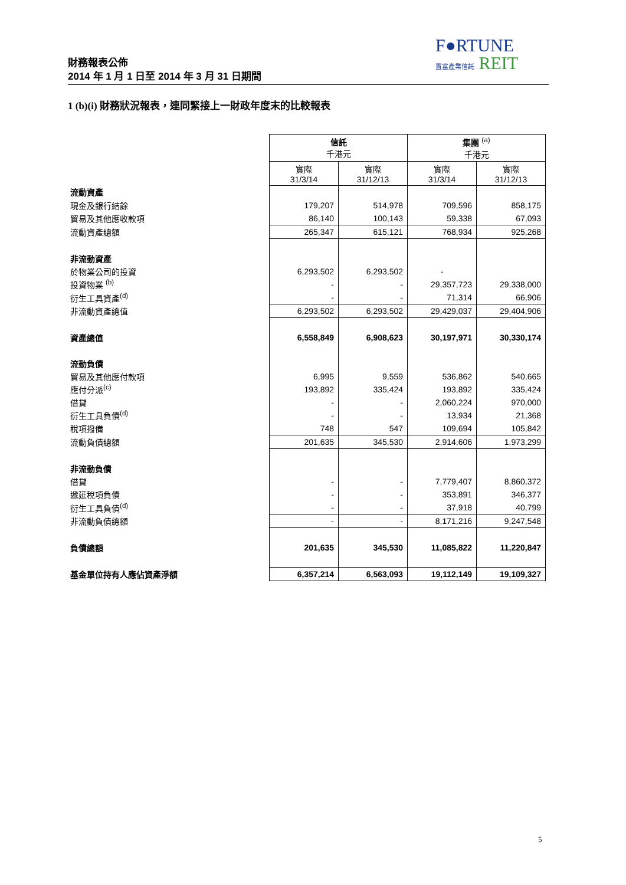F●RTUNE
置富產業信託 REIT
財務報表公佈
2014 年 1 月 1 日至 2014 年 3 月 31 日期間
1 (b)(i) 財務狀況報表，連同緊接上一財政年度末的比較報表
| | 信託 千港元 | | 集團 <sup>(a)</sup> 千港元 | |
| | 實際 31/3/14 | 實際 31/12/13 | 實際 31/3/14 | 實際 31/12/13 |
| 流動資產 | | | | |
| 現金及銀行結餘 | 179,207 | 514,978 | 709,596 | 858,175 |
| 貿易及其他應收款項 | 86,140 | 100,143 | 59,338 | 67,093 |
| 流動資產總額 | 265,347 | 615,121 | 768,934 | 925,268 |
| 非流動資產 | | | | |
| 於物業公司的投資 | 6,293,502 | 6,293,502 | - | |
| 投資物業 <sup>(b)</sup> | - | - | 29,357,723 | 29,338,000 |
| 衍生工具資產<sup>(d)</sup> | - | - | 71,314 | 66,906 |
| 非流動資產總值 | 6,293,502 | 6,293,502 | 29,429,037 | 29,404,906 |
| 資產總值 | 6,558,849 | 6,908,623 | 30,197,971 | 30,330,174 |
| 流動負債 | | | | |
| 貿易及其他應付款項 | 6,995 | 9,559 | 536,862 | 540,665 |
| 應付分派<sup>(c)</sup> | 193,892 | 335,424 | 193,892 | 335,424 |
| 借貸 | - | - | 2,060,224 | 970,000 |
| 衍生工具負債<sup>(d)</sup> | - | - | 13,934 | 21,368 |
| 稅項撥備 | 748 | 547 | 109,694 | 105,842 |
| 流動負債總額 | 201,635 | 345,530 | 2,914,606 | 1,973,299 |
| 非流動負債 | | | | |
| 借貸 | - | - | 7,779,407 | 8,860,372 |
| 遞延稅項負債 | - | - | 353,891 | 346,377 |
| 衍生工具負債<sup>(d)</sup> | - | - | 37,918 | 40,799 |
| 非流動負債總額 | - | - | 8,171,216 | 9,247,548 |
| 負債總額 | 201,635 | 345,530 | 11,085,822 | 11,220,847 |
| 基金單位持有人應佔資產淨額 | 6,357,214 | 6,563,093 | 19,112,149 | 19,109,327 |
5